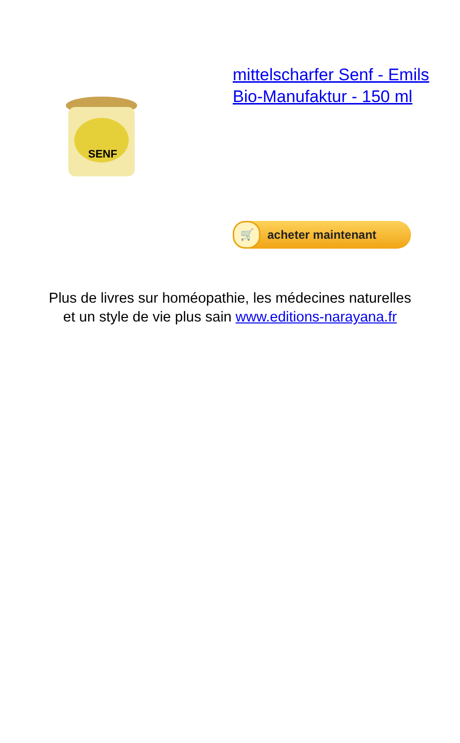SENF
mittelscharfer Senf - Emils Bio-Manufaktur - 150 ml
🛒 acheter maintenant
Plus de livres sur homéopathie, les médecines naturelles
et un style de vie plus sain www.editions-narayana.fr